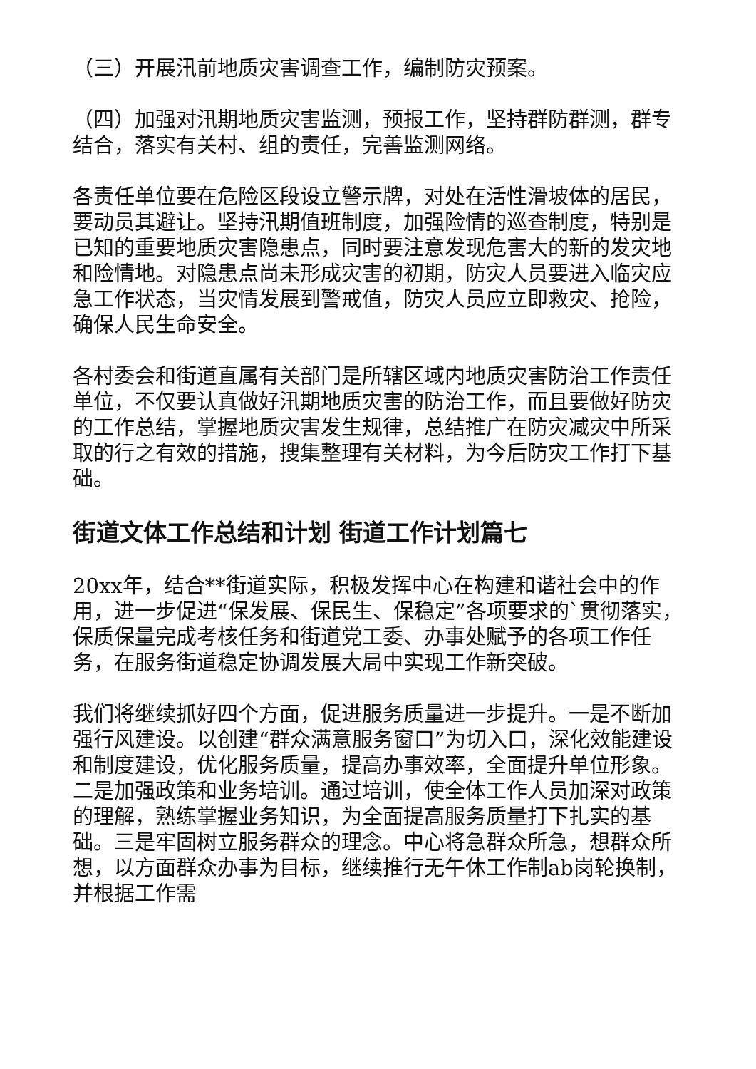（三）开展汛前地质灾害调查工作，编制防灾预案。
（四）加强对汛期地质灾害监测，预报工作，坚持群防群测，群专结合，落实有关村、组的责任，完善监测网络。
各责任单位要在危险区段设立警示牌，对处在活性滑坡体的居民，要动员其避让。坚持汛期值班制度，加强险情的巡查制度，特别是已知的重要地质灾害隐患点，同时要注意发现危害大的新的发灾地和险情地。对隐患点尚未形成灾害的初期，防灾人员要进入临灾应急工作状态，当灾情发展到警戒值，防灾人员应立即救灾、抢险，确保人民生命安全。
各村委会和街道直属有关部门是所辖区域内地质灾害防治工作责任单位，不仅要认真做好汛期地质灾害的防治工作，而且要做好防灾的工作总结，掌握地质灾害发生规律，总结推广在防灾减灾中所采取的行之有效的措施，搜集整理有关材料，为今后防灾工作打下基础。
街道文体工作总结和计划 街道工作计划篇七
20xx年，结合**街道实际，积极发挥中心在构建和谐社会中的作用，进一步促进“保发展、保民生、保稳定”各项要求的`贯彻落实，保质保量完成考核任务和街道党工委、办事处赋予的各项工作任务，在服务街道稳定协调发展大局中实现工作新突破。
我们将继续抓好四个方面，促进服务质量进一步提升。一是不断加强行风建设。以创建“群众满意服务窗口”为切入口，深化效能建设和制度建设，优化服务质量，提高办事效率，全面提升单位形象。二是加强政策和业务培训。通过培训，使全体工作人员加深对政策的理解，熟练掌握业务知识，为全面提高服务质量打下扎实的基础。三是牢固树立服务群众的理念。中心将急群众所急，想群众所想，以方面群众办事为目标，继续推行无午休工作制ab岗轮换制，并根据工作需